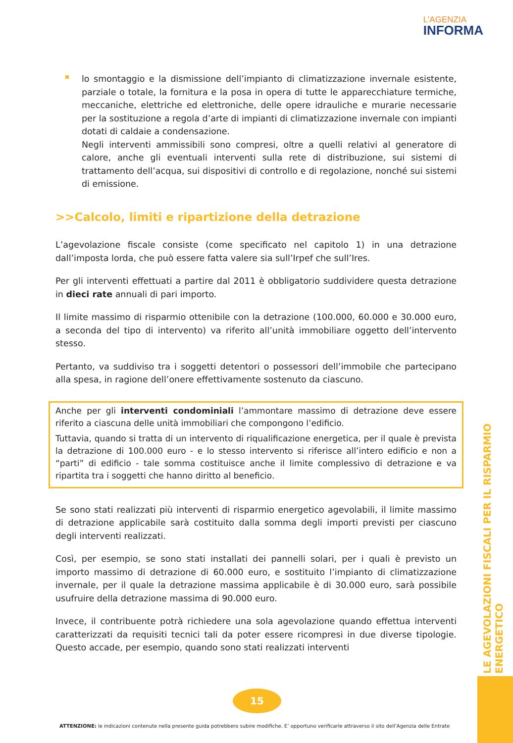L'AGENZIA
INFORMA
lo smontaggio e la dismissione dell’impianto di climatizzazione invernale esistente, parziale o totale, la fornitura e la posa in opera di tutte le apparecchiature termiche, meccaniche, elettriche ed elettroniche, delle opere idrauliche e murarie necessarie per la sostituzione a regola d’arte di impianti di climatizzazione invernale con impianti dotati di caldaie a condensazione.
Negli interventi ammissibili sono compresi, oltre a quelli relativi al generatore di calore, anche gli eventuali interventi sulla rete di distribuzione, sui sistemi di trattamento dell’acqua, sui dispositivi di controllo e di regolazione, nonché sui sistemi di emissione.
>>Calcolo, limiti e ripartizione della detrazione
L’agevolazione fiscale consiste (come specificato nel capitolo 1) in una detrazione dall’imposta lorda, che può essere fatta valere sia sull’Irpef che sull’Ires.
Per gli interventi effettuati a partire dal 2011 è obbligatorio suddividere questa detrazione in dieci rate annuali di pari importo.
Il limite massimo di risparmio ottenibile con la detrazione (100.000, 60.000 e 30.000 euro, a seconda del tipo di intervento) va riferito all’unità immobiliare oggetto dell’intervento stesso.
Pertanto, va suddiviso tra i soggetti detentori o possessori dell’immobile che partecipano alla spesa, in ragione dell’onere effettivamente sostenuto da ciascuno.
Anche per gli interventi condominiali l’ammontare massimo di detrazione deve essere riferito a ciascuna delle unità immobiliari che compongono l’edificio.
Tuttavia, quando si tratta di un intervento di riqualificazione energetica, per il quale è prevista la detrazione di 100.000 euro - e lo stesso intervento si riferisce all’intero edificio e non a “parti” di edificio - tale somma costituisce anche il limite complessivo di detrazione e va ripartita tra i soggetti che hanno diritto al beneficio.
Se sono stati realizzati più interventi di risparmio energetico agevolabili, il limite massimo di detrazione applicabile sarà costituito dalla somma degli importi previsti per ciascuno degli interventi realizzati.
Così, per esempio, se sono stati installati dei pannelli solari, per i quali è previsto un importo massimo di detrazione di 60.000 euro, e sostituito l’impianto di climatizzazione invernale, per il quale la detrazione massima applicabile è di 30.000 euro, sarà possibile usufruire della detrazione massima di 90.000 euro.
Invece, il contribuente potrà richiedere una sola agevolazione quando effettua interventi caratterizzati da requisiti tecnici tali da poter essere ricompresi in due diverse tipologie. Questo accade, per esempio, quando sono stati realizzati interventi
LE AGEVOLAZIONI FISCALI PER IL RISPARMIO ENERGETICO
15
ATTENZIONE: le indicazioni contenute nella presente guida potrebbero subire modifiche. E’ opportuno verificarle attraverso il sito dell’Agenzia delle Entrate